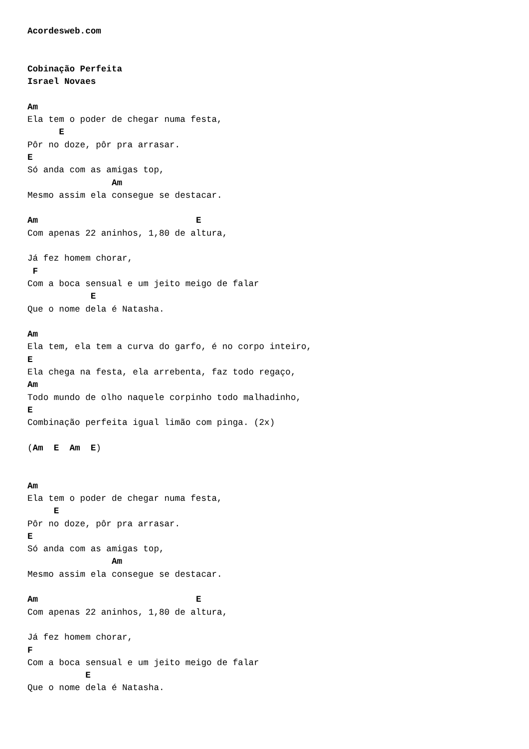Acordesweb.com


Cobinação Perfeita
Israel Novaes

Am
Ela tem o poder de chegar numa festa,
      E
Pôr no doze, pôr pra arrasar.
E
Só anda com as amigas top,
                Am
Mesmo assim ela consegue se destacar.

Am                              E
Com apenas 22 aninhos, 1,80 de altura,

Já fez homem chorar,
 F
Com a boca sensual e um jeito meigo de falar
            E
Que o nome dela é Natasha.

Am
Ela tem, ela tem a curva do garfo, é no corpo inteiro,
E
Ela chega na festa, ela arrebenta, faz todo regaço,
Am
Todo mundo de olho naquele corpinho todo malhadinho,
E
Combinação perfeita igual limão com pinga. (2x)

(Am  E  Am  E)


Am
Ela tem o poder de chegar numa festa,
     E
Pôr no doze, pôr pra arrasar.
E
Só anda com as amigas top,
                Am
Mesmo assim ela consegue se destacar.

Am                              E
Com apenas 22 aninhos, 1,80 de altura,

Já fez homem chorar,
F
Com a boca sensual e um jeito meigo de falar
           E
Que o nome dela é Natasha.